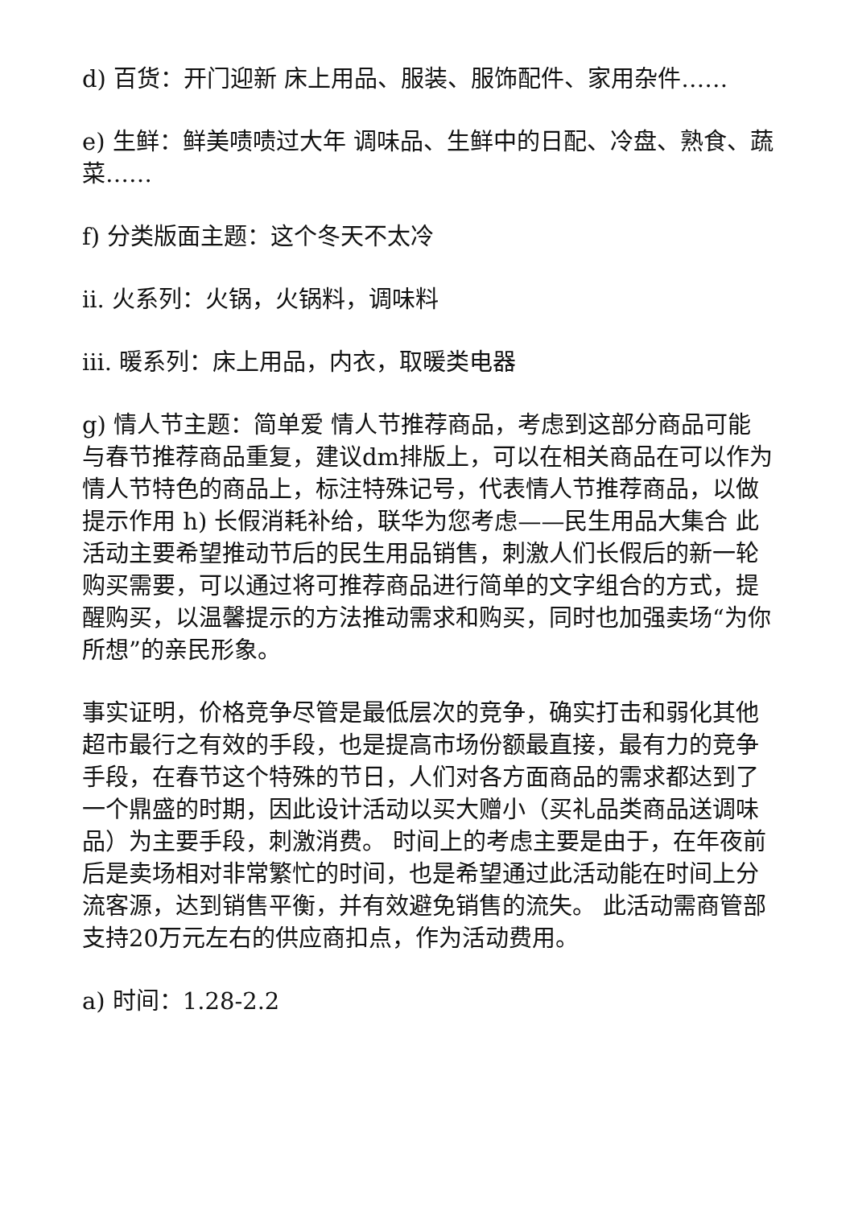d) 百货：开门迎新 床上用品、服装、服饰配件、家用杂件……
e) 生鲜：鲜美啧啧过大年 调味品、生鲜中的日配、冷盘、熟食、蔬菜……
f) 分类版面主题：这个冬天不太冷
ii. 火系列：火锅，火锅料，调味料
iii. 暖系列：床上用品，内衣，取暖类电器
g) 情人节主题：简单爱 情人节推荐商品，考虑到这部分商品可能与春节推荐商品重复，建议dm排版上，可以在相关商品在可以作为情人节特色的商品上，标注特殊记号，代表情人节推荐商品，以做提示作用 h) 长假消耗补给，联华为您考虑——民生用品大集合 此活动主要希望推动节后的民生用品销售，刺激人们长假后的新一轮购买需要，可以通过将可推荐商品进行简单的文字组合的方式，提醒购买，以温馨提示的方法推动需求和购买，同时也加强卖场“为你所想”的亲民形象。
事实证明，价格竞争尽管是最低层次的竞争，确实打击和弱化其他超市最行之有效的手段，也是提高市场份额最直接，最有力的竞争手段，在春节这个特殊的节日，人们对各方面商品的需求都达到了一个鼎盛的时期，因此设计活动以买大赠小（买礼品类商品送调味品）为主要手段，刺激消费。 时间上的考虑主要是由于，在年夜前后是卖场相对非常繁忙的时间，也是希望通过此活动能在时间上分流客源，达到销售平衡，并有效避免销售的流失。 此活动需商管部支持20万元左右的供应商扣点，作为活动费用。
a) 时间：1.28-2.2